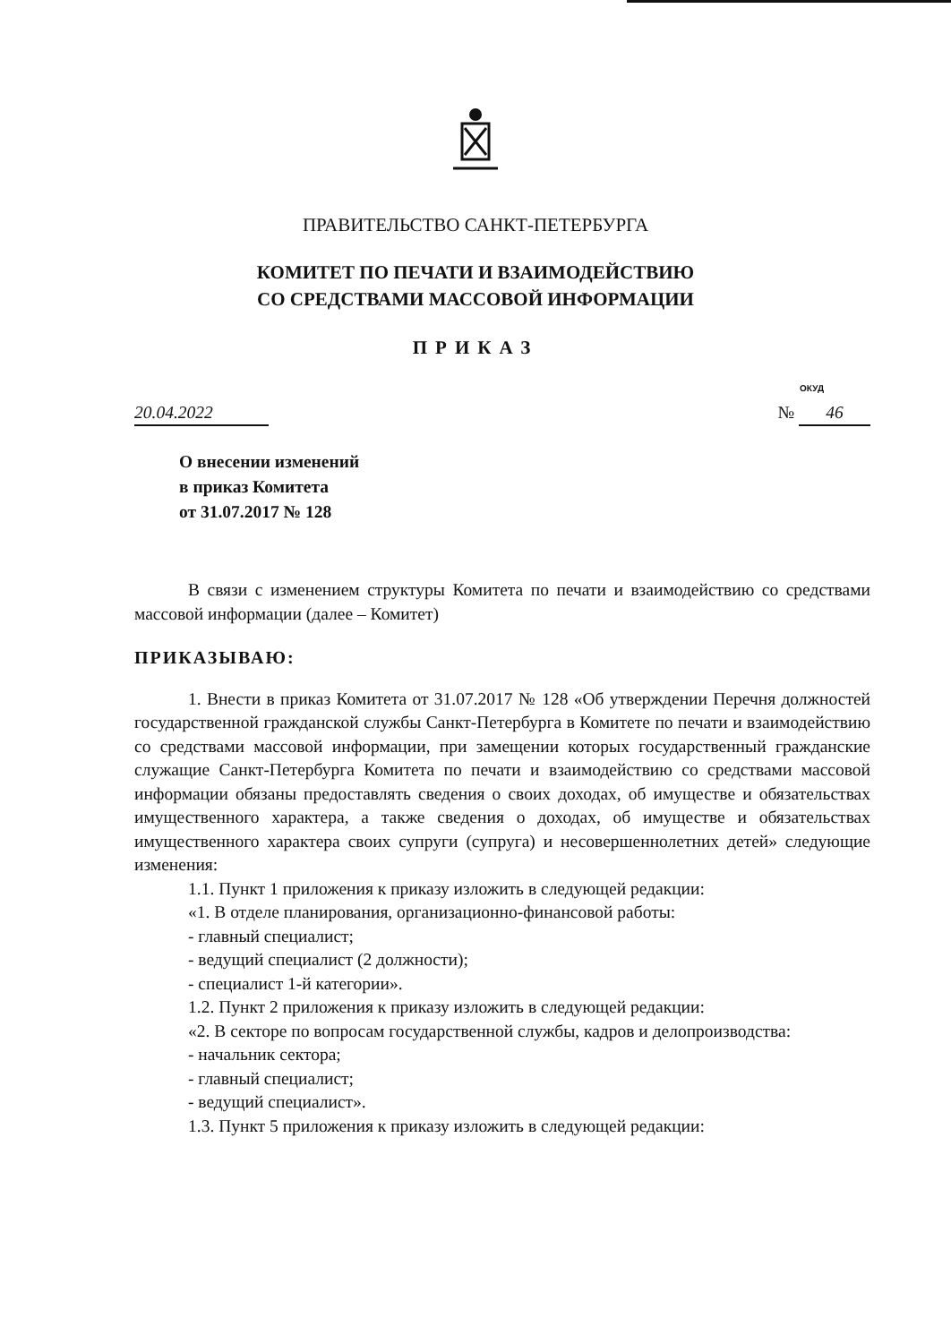ПРАВИТЕЛЬСТВО САНКТ-ПЕТЕРБУРГА
КОМИТЕТ ПО ПЕЧАТИ И ВЗАИМОДЕЙСТВИЮ
СО СРЕДСТВАМИ МАССОВОЙ ИНФОРМАЦИИ
ПРИКАЗ
ОКУД
20.04.2022 № 46
О внесении изменений
в приказ Комитета
от 31.07.2017 № 128
В связи с изменением структуры Комитета по печати и взаимодействию со средствами массовой информации (далее – Комитет)
ПРИКАЗЫВАЮ:
1. Внести в приказ Комитета от 31.07.2017 № 128 «Об утверждении Перечня должностей государственной гражданской службы Санкт-Петербурга в Комитете по печати и взаимодействию со средствами массовой информации, при замещении которых государственный гражданские служащие Санкт-Петербурга Комитета по печати и взаимодействию со средствами массовой информации обязаны предоставлять сведения о своих доходах, об имуществе и обязательствах имущественного характера, а также сведения о доходах, об имуществе и обязательствах имущественного характера своих супруги (супруга) и несовершеннолетних детей» следующие изменения:
1.1. Пункт 1 приложения к приказу изложить в следующей редакции:
«1. В отделе планирования, организационно-финансовой работы:
- главный специалист;
- ведущий специалист (2 должности);
- специалист 1-й категории».
1.2. Пункт 2 приложения к приказу изложить в следующей редакции:
«2. В секторе по вопросам государственной службы, кадров и делопроизводства:
- начальник сектора;
- главный специалист;
- ведущий специалист».
1.3. Пункт 5 приложения к приказу изложить в следующей редакции: